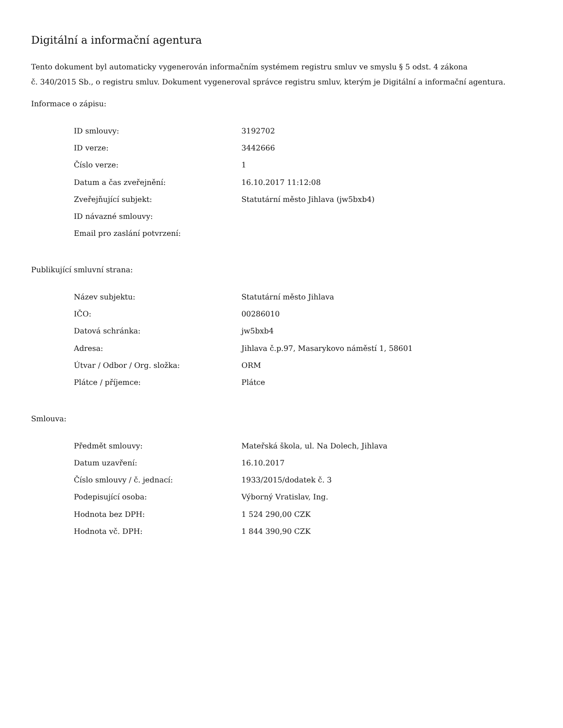Digitální a informační agentura
Tento dokument byl automaticky vygenerován informačním systémem registru smluv ve smyslu § 5 odst. 4 zákona
č. 340/2015 Sb., o registru smluv. Dokument vygeneroval správce registru smluv, kterým je Digitální a informační agentura.
Informace o zápisu:
| ID smlouvy: | 3192702 |
| ID verze: | 3442666 |
| Číslo verze: | 1 |
| Datum a čas zveřejnění: | 16.10.2017 11:12:08 |
| Zveřejňující subjekt: | Statutární město Jihlava (jw5bxb4) |
| ID návazné smlouvy: | |
| Email pro zaslání potvrzení: | |
Publikující smluvní strana:
| Název subjektu: | Statutární město Jihlava |
| IČO: | 00286010 |
| Datová schránka: | jw5bxb4 |
| Adresa: | Jihlava č.p.97, Masarykovo náměstí 1, 58601 |
| Útvar / Odbor / Org. složka: | ORM |
| Plátce / příjemce: | Plátce |
Smlouva:
| Předmět smlouvy: | Mateřská škola, ul. Na Dolech, Jihlava |
| Datum uzavření: | 16.10.2017 |
| Číslo smlouvy / č. jednací: | 1933/2015/dodatek č. 3 |
| Podepisující osoba: | Výborný Vratislav, Ing. |
| Hodnota bez DPH: | 1 524 290,00 CZK |
| Hodnota vč. DPH: | 1 844 390,90 CZK |